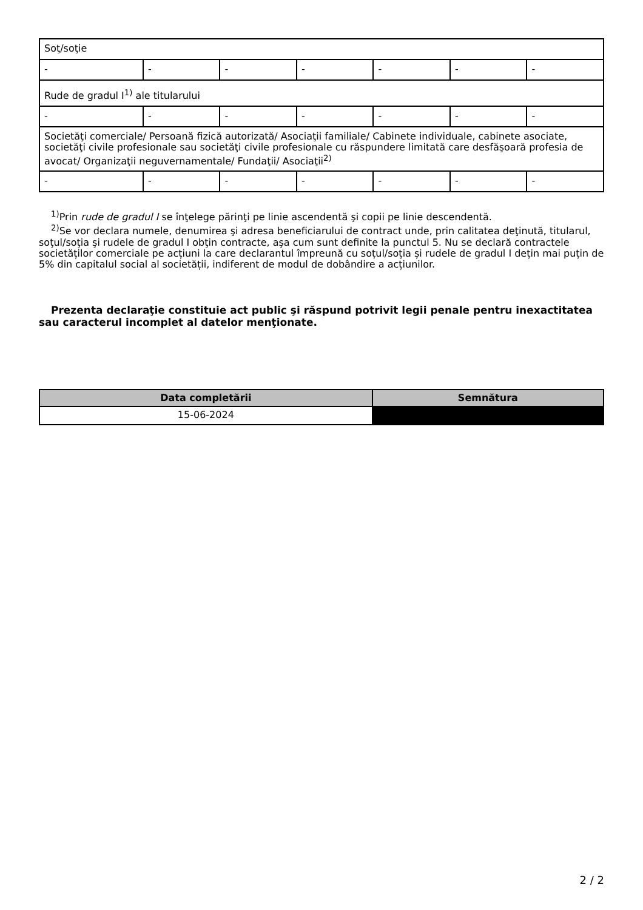| Soţ/soţie | | | | | | |
| - | - | - | - | - | - | - |
| Rude de gradul I<sup>1)</sup> ale titularului | | | | | | |
| - | - | - | - | - | - | - |
| Societăţi comerciale/ Persoană fizică autorizată/ Asociaţii familiale/ Cabinete individuale, cabinete asociate, societăţi civile profesionale sau societăţi civile profesionale cu răspundere limitată care desfăşoară profesia de avocat/ Organizaţii neguvernamentale/ Fundaţii/ Asociaţii<sup>2)</sup> | | | | | | |
| - | - | - | - | - | - | - |
<sup>1)</sup> Prin rude de gradul I se înţelege părinţi pe linie ascendentă şi copii pe linie descendentă.
<sup>2)</sup> Se vor declara numele, denumirea şi adresa beneficiarului de contract unde, prin calitatea deţinută, titularul, soţul/soţia şi rudele de gradul I obţin contracte, aşa cum sunt definite la punctul 5. Nu se declară contractele societăților comerciale pe acțiuni la care declarantul împreună cu soțul/soția și rudele de gradul I dețin mai puțin de 5% din capitalul social al societății, indiferent de modul de dobândire a acțiunilor.
Prezenta declaraţie constituie act public şi răspund potrivit legii penale pentru inexactitatea sau caracterul incomplet al datelor menţionate.
| Data completării | Semnătura |
| --- | --- |
| 15-06-2024 | |
2 / 2